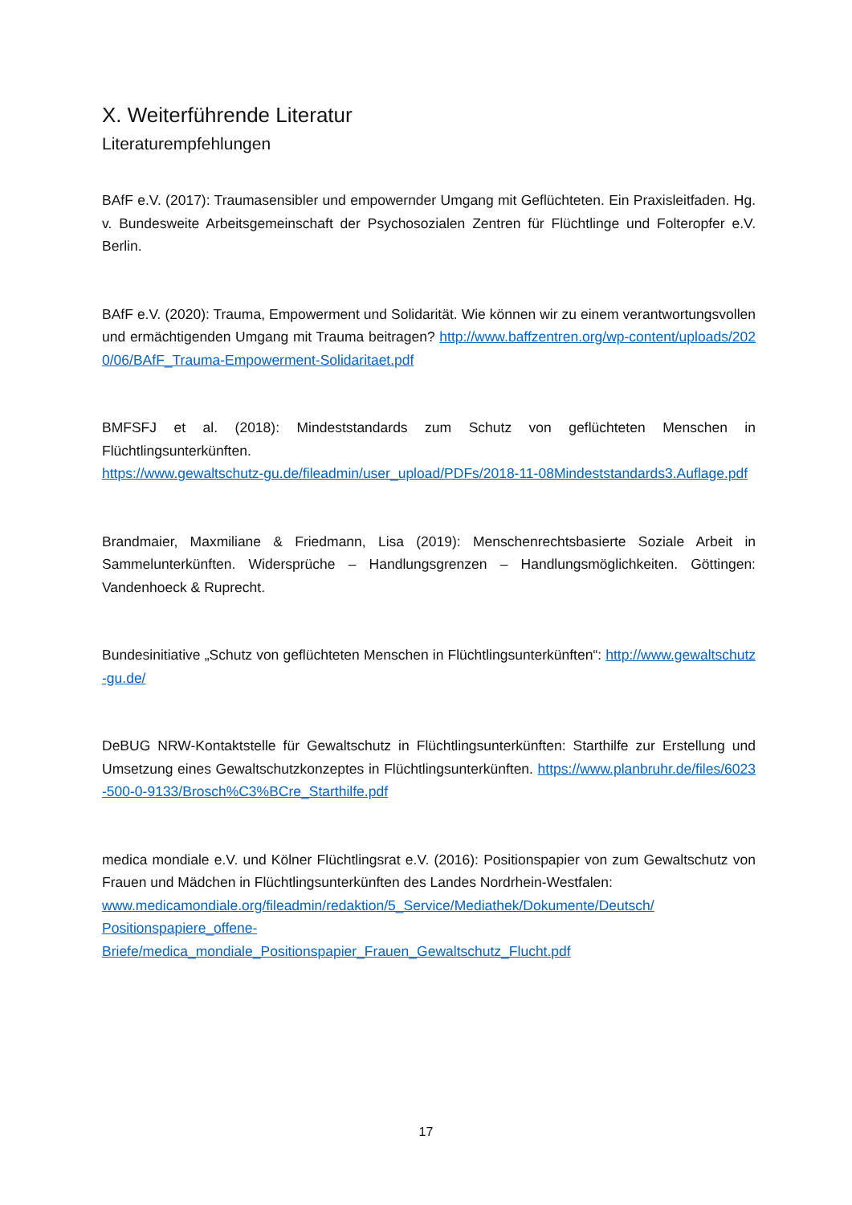X. Weiterführende Literatur
Literaturempfehlungen
BAfF e.V. (2017): Traumasensibler und empowernder Umgang mit Geflüchteten. Ein Praxisleitfaden. Hg. v. Bundesweite Arbeitsgemeinschaft der Psychosozialen Zentren für Flüchtlinge und Folteropfer e.V. Berlin.
BAfF e.V. (2020): Trauma, Empowerment und Solidarität. Wie können wir zu einem verantwortungsvollen und ermächtigenden Umgang mit Trauma beitragen? http://www.baffzentren.org/wp-content/uploads/2020/06/BAfF_Trauma-Empowerment-Solidaritaet.pdf
BMFSFJ et al. (2018): Mindeststandards zum Schutz von geflüchteten Menschen in Flüchtlingsunterkünften.
https://www.gewaltschutz-gu.de/fileadmin/user_upload/PDFs/2018-11-08Mindeststandards3.Auflage.pdf
Brandmaier, Maxmiliane & Friedmann, Lisa (2019): Menschenrechtsbasierte Soziale Arbeit in Sammelunterkünften. Widersprüche – Handlungsgrenzen – Handlungsmöglichkeiten. Göttingen: Vandenhoeck & Ruprecht.
Bundesinitiative „Schutz von geflüchteten Menschen in Flüchtlingsunterkünften“: http://www.gewaltschutz-gu.de/
DeBUG NRW-Kontaktstelle für Gewaltschutz in Flüchtlingsunterkünften: Starthilfe zur Erstellung und Umsetzung eines Gewaltschutzkonzeptes in Flüchtlingsunterkünften. https://www.planbruhr.de/files/6023-500-0-9133/Brosch%C3%BCre_Starthilfe.pdf
medica mondiale e.V. und Kölner Flüchtlingsrat e.V. (2016): Positionspapier von zum Gewaltschutz von Frauen und Mädchen in Flüchtlingsunterkünften des Landes Nordrhein-Westfalen:
www.medicamondiale.org/fileadmin/redaktion/5_Service/Mediathek/Dokumente/Deutsch/
Positionspapiere_offene-
Briefe/medica_mondiale_Positionspapier_Frauen_Gewaltschutz_Flucht.pdf
17